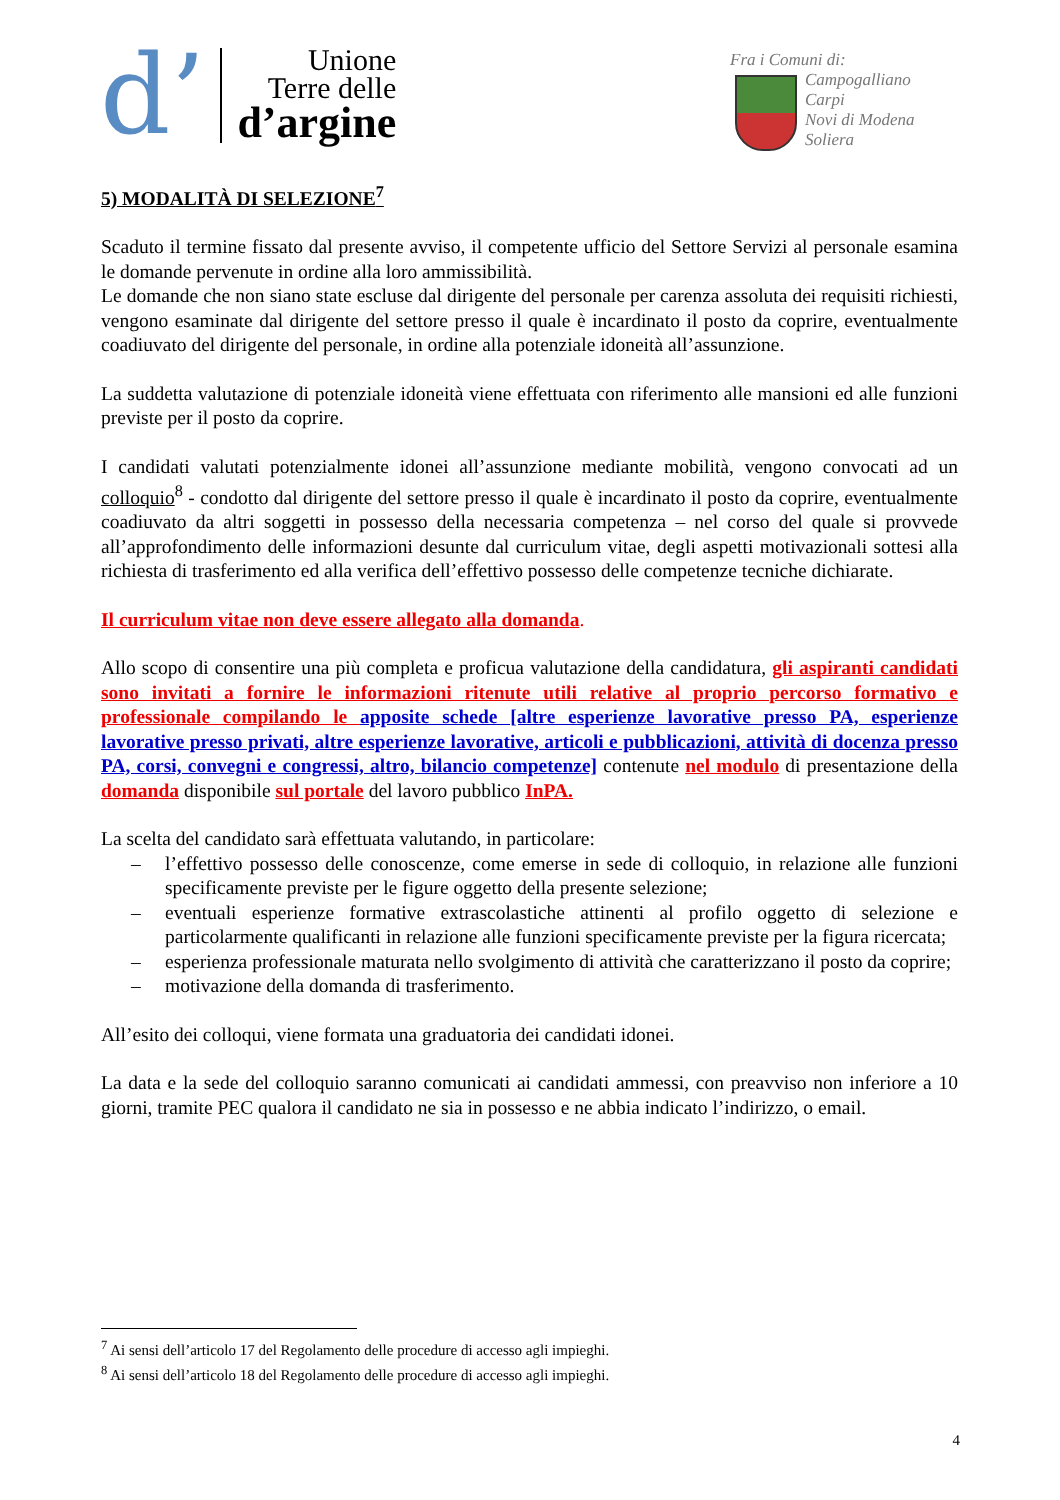d’
Unione
Terre delle
d’argine
Fra i Comuni di:
Campogalliano
Carpi
Novi di Modena
Soliera
5) MODALITÀ DI SELEZIONE<sup>7</sup>
Scaduto il termine fissato dal presente avviso, il competente ufficio del Settore Servizi al personale esamina le domande pervenute in ordine alla loro ammissibilità.
Le domande che non siano state escluse dal dirigente del personale per carenza assoluta dei requisiti richiesti, vengono esaminate dal dirigente del settore presso il quale è incardinato il posto da coprire, eventualmente coadiuvato del dirigente del personale, in ordine alla potenziale idoneità all’assunzione.
La suddetta valutazione di potenziale idoneità viene effettuata con riferimento alle mansioni ed alle funzioni previste per il posto da coprire.
I candidati valutati potenzialmente idonei all’assunzione mediante mobilità, vengono convocati ad un colloquio<sup>8</sup> - condotto dal dirigente del settore presso il quale è incardinato il posto da coprire, eventualmente coadiuvato da altri soggetti in possesso della necessaria competenza – nel corso del quale si provvede all’approfondimento delle informazioni desunte dal curriculum vitae, degli aspetti motivazionali sottesi alla richiesta di trasferimento ed alla verifica dell’effettivo possesso delle competenze tecniche dichiarate.
Il curriculum vitae non deve essere allegato alla domanda.
Allo scopo di consentire una più completa e proficua valutazione della candidatura, gli aspiranti candidati sono invitati a fornire le informazioni ritenute utili relative al proprio percorso formativo e professionale compilando le apposite schede [altre esperienze lavorative presso PA, esperienze lavorative presso privati, altre esperienze lavorative, articoli e pubblicazioni, attività di docenza presso PA, corsi, convegni e congressi, altro, bilancio competenze] contenute nel modulo di presentazione della domanda disponibile sul portale del lavoro pubblico InPA.
La scelta del candidato sarà effettuata valutando, in particolare:
– l’effettivo possesso delle conoscenze, come emerse in sede di colloquio, in relazione alle funzioni specificamente previste per le figure oggetto della presente selezione;
– eventuali esperienze formative extrascolastiche attinenti al profilo oggetto di selezione e particolarmente qualificanti in relazione alle funzioni specificamente previste per la figura ricercata;
– esperienza professionale maturata nello svolgimento di attività che caratterizzano il posto da coprire;
– motivazione della domanda di trasferimento.
All’esito dei colloqui, viene formata una graduatoria dei candidati idonei.
La data e la sede del colloquio saranno comunicati ai candidati ammessi, con preavviso non inferiore a 10 giorni, tramite PEC qualora il candidato ne sia in possesso e ne abbia indicato l’indirizzo, o email.
<sup>7</sup> Ai sensi dell’articolo 17 del Regolamento delle procedure di accesso agli impieghi.
<sup>8</sup> Ai sensi dell’articolo 18 del Regolamento delle procedure di accesso agli impieghi.
4